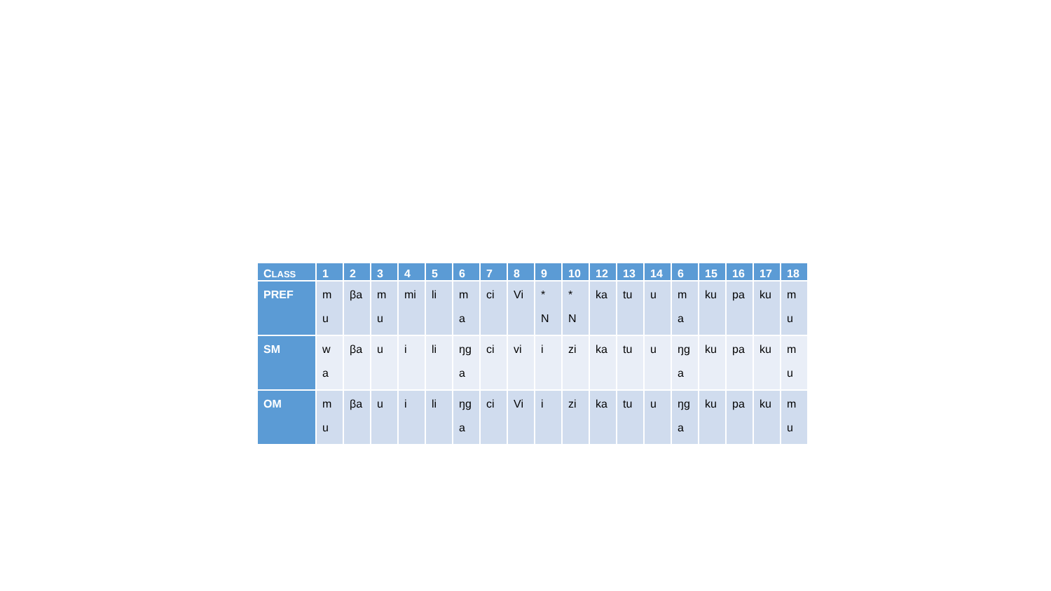| C LASS | 1 | 2 | 3 | 4 | 5 | 6 | 7 | 8 | 9 | 10 | 12 | 13 | 14 | 6 | 15 | 16 | 17 | 18 |
| --- | --- | --- | --- | --- | --- | --- | --- | --- | --- | --- | --- | --- | --- | --- | --- | --- | --- | --- |
| PREF | m u | βa | m u | mi | li | m a | ci | Vi | * N | * N | ka | tu | u | m a | ku | pa | ku | m u |
| SM | w a | βa | u | i | li | ŋg a | ci | vi | i | zi | ka | tu | u | ŋg a | ku | pa | ku | m u |
| OM | m u | βa | u | i | li | ŋg a | ci | Vi | i | zi | ka | tu | u | ŋg a | ku | pa | ku | m u |